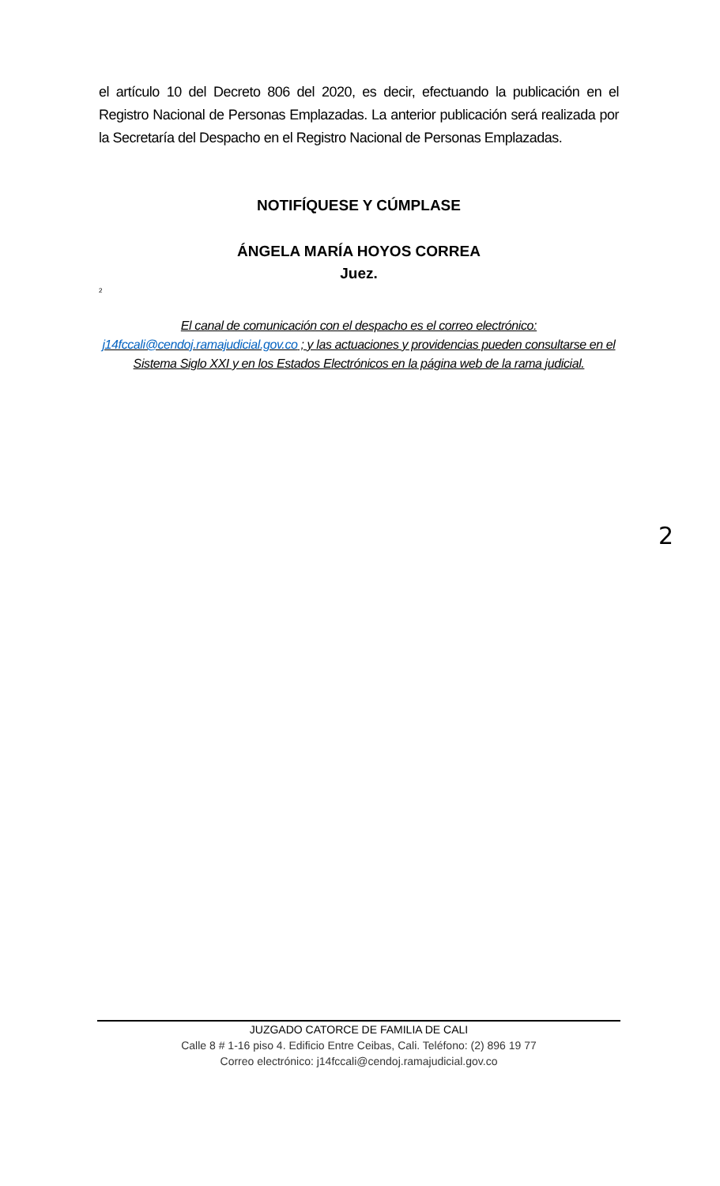el artículo 10 del Decreto 806 del 2020, es decir, efectuando la publicación en el Registro Nacional de Personas Emplazadas. La anterior publicación será realizada por la Secretaría del Despacho en el Registro Nacional de Personas Emplazadas.
NOTIFÍQUESE Y CÚMPLASE
ÁNGELA MARÍA HOYOS CORREA
Juez.
2
El canal de comunicación con el despacho es el correo electrónico:
j14fccali@cendoj.ramajudicial.gov.co ; y las actuaciones y providencias pueden consultarse en el Sistema Siglo XXI y en los Estados Electrónicos en la página web de la rama judicial.
2
JUZGADO CATORCE DE FAMILIA DE CALI
Calle 8 # 1-16 piso 4. Edificio Entre Ceibas, Cali. Teléfono: (2) 896 19 77
Correo electrónico: j14fccali@cendoj.ramajudicial.gov.co